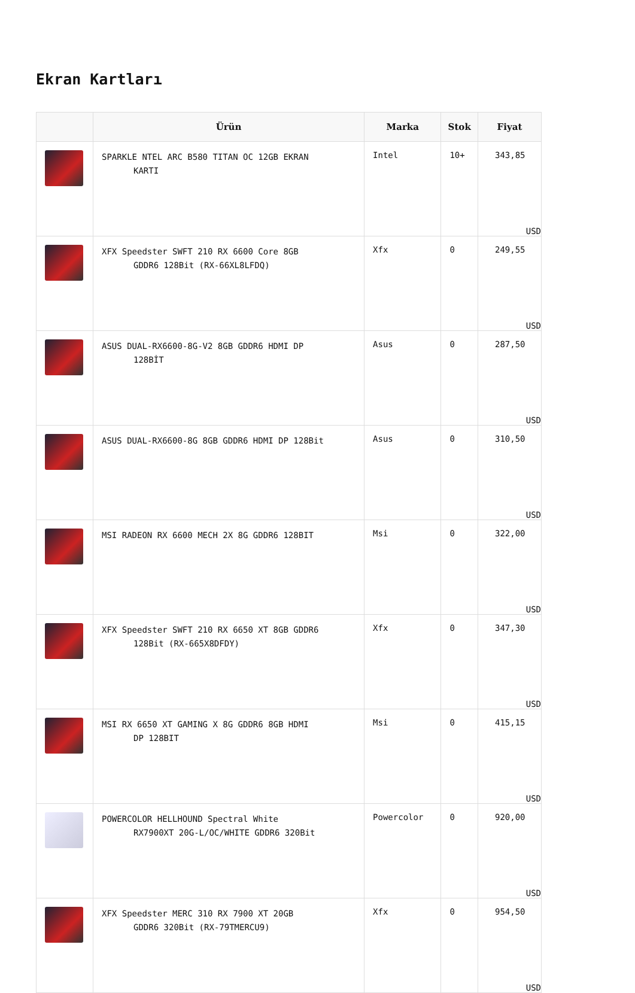Ekran Kartları
| | Ürün | Marka | Stok | Fiyat |
| --- | --- | --- | --- | --- |
| | SPARKLE NTEL ARC B580 TITAN OC 12GB EKRAN KARTI | Intel | 10+ | 343,85 USD |
| | XFX Speedster SWFT 210 RX 6600 Core 8GB GDDR6 128Bit (RX-66XL8LFDQ) | Xfx | 0 | 249,55 USD |
| | ASUS DUAL-RX6600-8G-V2 8GB GDDR6 HDMI DP 128BİT | Asus | 0 | 287,50 USD |
| | ASUS DUAL-RX6600-8G 8GB GDDR6 HDMI DP 128Bit | Asus | 0 | 310,50 USD |
| | MSI RADEON RX 6600 MECH 2X 8G GDDR6 128BIT | Msi | 0 | 322,00 USD |
| | XFX Speedster SWFT 210 RX 6650 XT 8GB GDDR6 128Bit (RX-665X8DFDY) | Xfx | 0 | 347,30 USD |
| | MSI RX 6650 XT GAMING X 8G GDDR6 8GB HDMI DP 128BIT | Msi | 0 | 415,15 USD |
| | POWERCOLOR HELLHOUND Spectral White RX7900XT 20G-L/OC/WHITE GDDR6 320Bit | Powercolor | 0 | 920,00 USD |
| | XFX Speedster MERC 310 RX 7900 XT 20GB GDDR6 320Bit (RX-79TMERCU9) | Xfx | 0 | 954,50 USD |